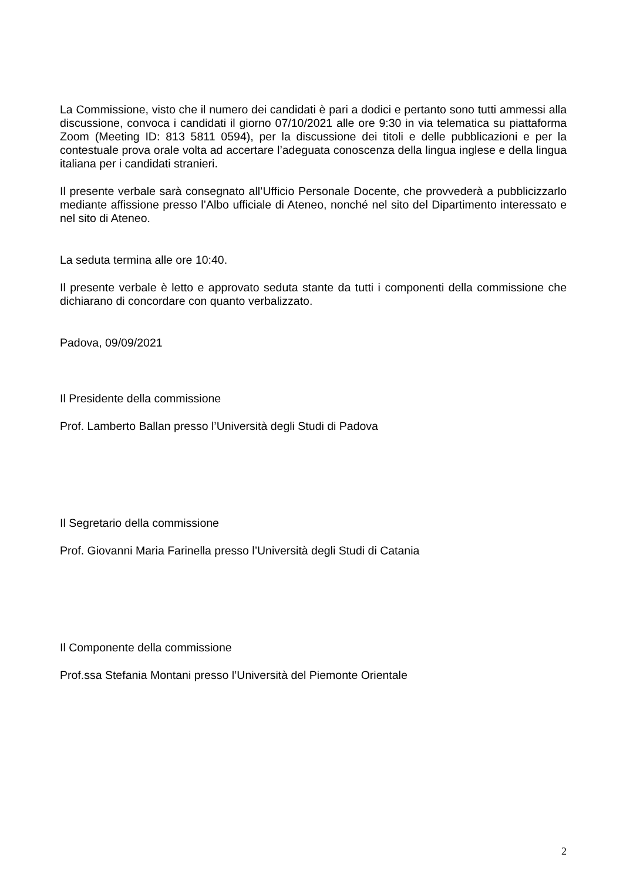La Commissione, visto che il numero dei candidati è pari a dodici e pertanto sono tutti ammessi alla discussione, convoca i candidati il giorno 07/10/2021 alle ore 9:30 in via telematica su piattaforma Zoom (Meeting ID: 813 5811 0594), per la discussione dei titoli e delle pubblicazioni e per la contestuale prova orale volta ad accertare l’adeguata conoscenza della lingua inglese e della lingua italiana per i candidati stranieri.
Il presente verbale sarà consegnato all’Ufficio Personale Docente, che provvederà a pubblicizzarlo mediante affissione presso l’Albo ufficiale di Ateneo, nonché nel sito del Dipartimento interessato e nel sito di Ateneo.
La seduta termina alle ore 10:40.
Il presente verbale è letto e approvato seduta stante da tutti i componenti della commissione che dichiarano di concordare con quanto verbalizzato.
Padova, 09/09/2021
Il Presidente della commissione
Prof. Lamberto Ballan presso l’Università degli Studi di Padova
Il Segretario della commissione
Prof. Giovanni Maria Farinella presso l’Università degli Studi di Catania
Il Componente della commissione
Prof.ssa Stefania Montani presso l’Università del Piemonte Orientale
2